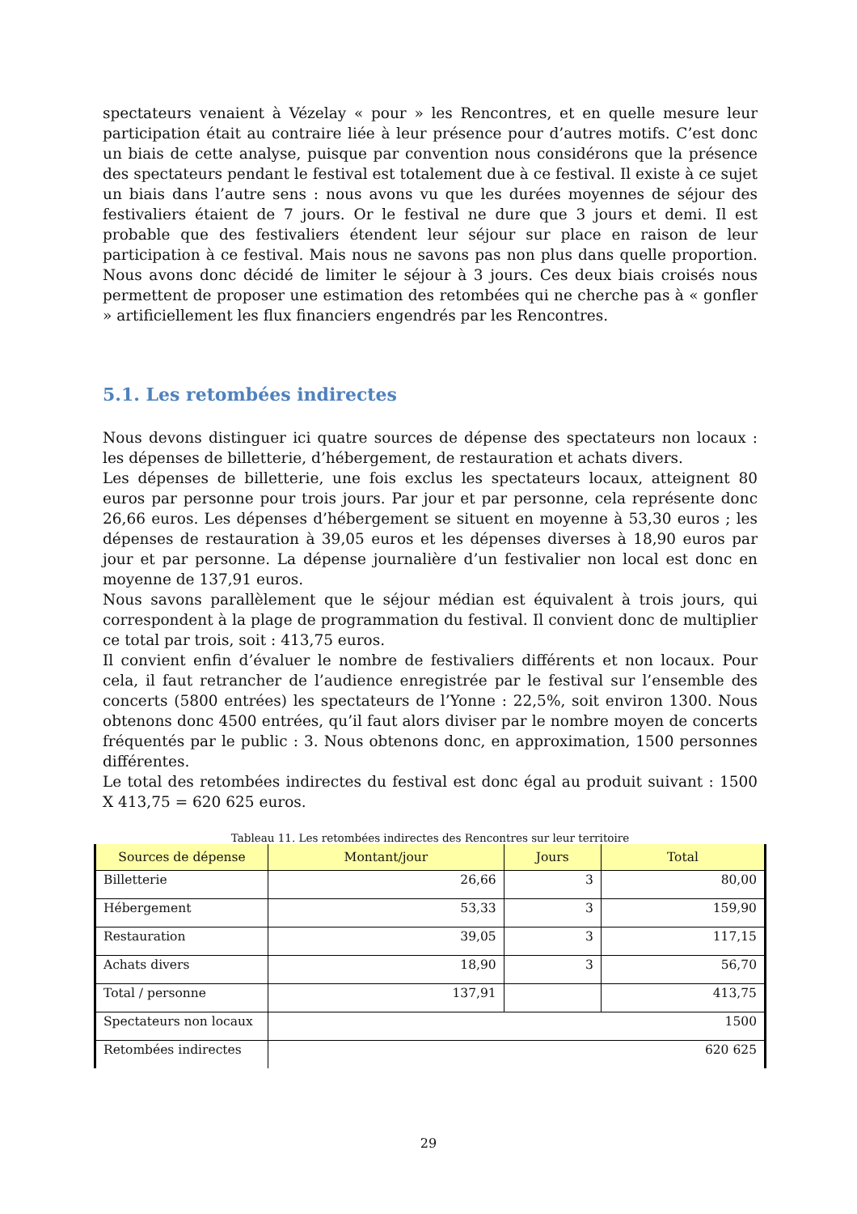spectateurs venaient à Vézelay « pour » les Rencontres, et en quelle mesure leur participation était au contraire liée à leur présence pour d’autres motifs. C’est donc un biais de cette analyse, puisque par convention nous considérons que la présence des spectateurs pendant le festival est totalement due à ce festival. Il existe à ce sujet un biais dans l’autre sens : nous avons vu que les durées moyennes de séjour des festivaliers étaient de 7 jours. Or le festival ne dure que 3 jours et demi. Il est probable que des festivaliers étendent leur séjour sur place en raison de leur participation à ce festival. Mais nous ne savons pas non plus dans quelle proportion. Nous avons donc décidé de limiter le séjour à 3 jours. Ces deux biais croisés nous permettent de proposer une estimation des retombées qui ne cherche pas à « gonfler » artificiellement les flux financiers engendrés par les Rencontres.
5.1. Les retombées indirectes
Nous devons distinguer ici quatre sources de dépense des spectateurs non locaux : les dépenses de billetterie, d’hébergement, de restauration et achats divers.
Les dépenses de billetterie, une fois exclus les spectateurs locaux, atteignent 80 euros par personne pour trois jours. Par jour et par personne, cela représente donc 26,66 euros. Les dépenses d’hébergement se situent en moyenne à 53,30 euros ; les dépenses de restauration à 39,05 euros et les dépenses diverses à 18,90 euros par jour et par personne. La dépense journalière d’un festivalier non local est donc en moyenne de 137,91 euros.
Nous savons parallèlement que le séjour médian est équivalent à trois jours, qui correspondent à la plage de programmation du festival. Il convient donc de multiplier ce total par trois, soit : 413,75 euros.
Il convient enfin d’évaluer le nombre de festivaliers différents et non locaux. Pour cela, il faut retrancher de l’audience enregistrée par le festival sur l’ensemble des concerts (5800 entrées) les spectateurs de l’Yonne : 22,5%, soit environ 1300. Nous obtenons donc 4500 entrées, qu’il faut alors diviser par le nombre moyen de concerts fréquentés par le public : 3. Nous obtenons donc, en approximation, 1500 personnes différentes.
Le total des retombées indirectes du festival est donc égal au produit suivant : 1500 X 413,75 = 620 625 euros.
Tableau 11. Les retombées indirectes des Rencontres sur leur territoire
| Sources de dépense | Montant/jour | Jours | Total |
| --- | --- | --- | --- |
| Billetterie | 26,66 | 3 | 80,00 |
| Hébergement | 53,33 | 3 | 159,90 |
| Restauration | 39,05 | 3 | 117,15 |
| Achats divers | 18,90 | 3 | 56,70 |
| Total / personne | 137,91 | | 413,75 |
| Spectateurs non locaux | 1500 | | |
| Retombées indirectes | 620 625 | | |
29